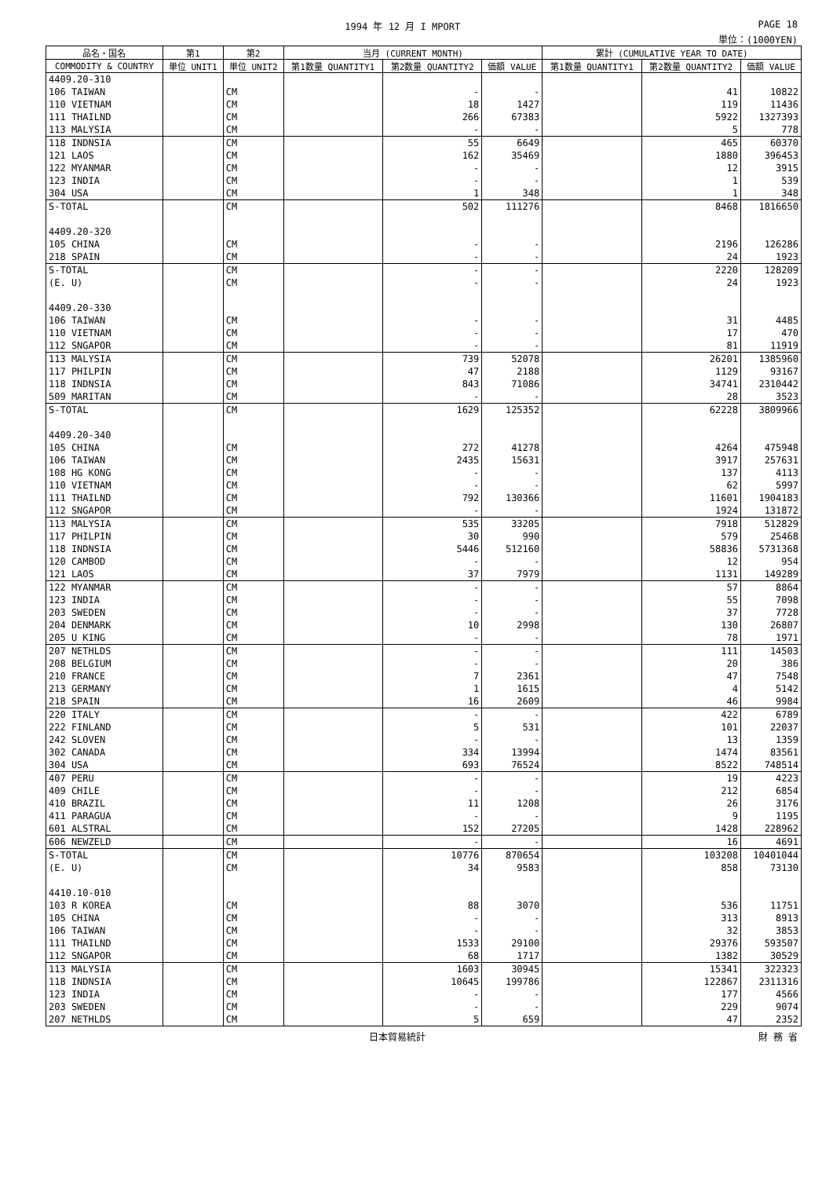1994 年 12 月 I MPORT PAGE 18
単位：(1000YEN)
| 品名・国名 | 第1 | 第2 | 当月 (CURRENT MONTH) | | | 累計 (CUMULATIVE YEAR TO DATE) | | |
| --- | --- | --- | --- | --- | --- | --- | --- | --- |
| COMMODITY & COUNTRY | 単位 UNIT1 | 単位 UNIT2 | 第1数量 QUANTITY1 | 第2数量 QUANTITY2 | 価額 VALUE | 第1数量 QUANTITY1 | 第2数量 QUANTITY2 | 価額 VALUE |
| 4409.20-310 | | | | | | | | |
| 106 TAIWAN | | CM | | - | - | | 41 | 10822 |
| 110 VIETNAM | | CM | | 18 | 1427 | | 119 | 11436 |
| 111 THAILND | | CM | | 266 | 67383 | | 5922 | 1327393 |
| 113 MALYSIA | | CM | | - | - | | 5 | 778 |
| 118 INDNSIA | | CM | | 55 | 6649 | | 465 | 60370 |
| 121 LAOS | | CM | | 162 | 35469 | | 1880 | 396453 |
| 122 MYANMAR | | CM | | - | - | | 12 | 3915 |
| 123 INDIA | | CM | | - | - | | 1 | 539 |
| 304 USA | | CM | | 1 | 348 | | 1 | 348 |
| S-TOTAL | | CM | | 502 | 111276 | | 8468 | 1816650 |
| 4409.20-320 | | | | | | | | |
| 105 CHINA | | CM | | - | - | | 2196 | 126286 |
| 218 SPAIN | | CM | | - | - | | 24 | 1923 |
| S-TOTAL | | CM | | - | - | | 2220 | 128209 |
| (E. U) | | CM | | - | - | | 24 | 1923 |
| 4409.20-330 | | | | | | | | |
| 106 TAIWAN | | CM | | - | - | | 31 | 4485 |
| 110 VIETNAM | | CM | | - | - | | 17 | 470 |
| 112 SNGAPOR | | CM | | - | - | | 81 | 11919 |
| 113 MALYSIA | | CM | | 739 | 52078 | | 26201 | 1385960 |
| 117 PHILPIN | | CM | | 47 | 2188 | | 1129 | 93167 |
| 118 INDNSIA | | CM | | 843 | 71086 | | 34741 | 2310442 |
| 509 MARITAN | | CM | | - | - | | 28 | 3523 |
| S-TOTAL | | CM | | 1629 | 125352 | | 62228 | 3809966 |
| 4409.20-340 | | | | | | | | |
| 105 CHINA | | CM | | 272 | 41278 | | 4264 | 475948 |
| 106 TAIWAN | | CM | | 2435 | 15631 | | 3917 | 257631 |
| 108 HG KONG | | CM | | - | - | | 137 | 4113 |
| 110 VIETNAM | | CM | | - | - | | 62 | 5997 |
| 111 THAILND | | CM | | 792 | 130366 | | 11601 | 1904183 |
| 112 SNGAPOR | | CM | | - | - | | 1924 | 131872 |
| 113 MALYSIA | | CM | | 535 | 33205 | | 7918 | 512829 |
| 117 PHILPIN | | CM | | 30 | 990 | | 579 | 25468 |
| 118 INDNSIA | | CM | | 5446 | 512160 | | 58836 | 5731368 |
| 120 CAMBOD | | CM | | - | - | | 12 | 954 |
| 121 LAOS | | CM | | 37 | 7979 | | 1131 | 149289 |
| 122 MYANMAR | | CM | | - | - | | 57 | 8864 |
| 123 INDIA | | CM | | - | - | | 55 | 7098 |
| 203 SWEDEN | | CM | | - | - | | 37 | 7728 |
| 204 DENMARK | | CM | | 10 | 2998 | | 130 | 26807 |
| 205 U KING | | CM | | - | - | | 78 | 1971 |
| 207 NETHLDS | | CM | | - | - | | 111 | 14503 |
| 208 BELGIUM | | CM | | - | - | | 20 | 386 |
| 210 FRANCE | | CM | | 7 | 2361 | | 47 | 7548 |
| 213 GERMANY | | CM | | 1 | 1615 | | 4 | 5142 |
| 218 SPAIN | | CM | | 16 | 2609 | | 46 | 9984 |
| 220 ITALY | | CM | | - | - | | 422 | 6789 |
| 222 FINLAND | | CM | | 5 | 531 | | 101 | 22037 |
| 242 SLOVEN | | CM | | - | - | | 13 | 1359 |
| 302 CANADA | | CM | | 334 | 13994 | | 1474 | 83561 |
| 304 USA | | CM | | 693 | 76524 | | 8522 | 748514 |
| 407 PERU | | CM | | - | - | | 19 | 4223 |
| 409 CHILE | | CM | | - | - | | 212 | 6854 |
| 410 BRAZIL | | CM | | 11 | 1208 | | 26 | 3176 |
| 411 PARAGUA | | CM | | - | - | | 9 | 1195 |
| 601 ALSTRAL | | CM | | 152 | 27205 | | 1428 | 228962 |
| 606 NEWZELD | | CM | | - | - | | 16 | 4691 |
| S-TOTAL | | CM | | 10776 | 870654 | | 103208 | 10401044 |
| (E. U) | | CM | | 34 | 9583 | | 858 | 73130 |
| 4410.10-010 | | | | | | | | |
| 103 R KOREA | | CM | | 88 | 3070 | | 536 | 11751 |
| 105 CHINA | | CM | | - | - | | 313 | 8913 |
| 106 TAIWAN | | CM | | - | - | | 32 | 3853 |
| 111 THAILND | | CM | | 1533 | 29100 | | 29376 | 593507 |
| 112 SNGAPOR | | CM | | 68 | 1717 | | 1382 | 30529 |
| 113 MALYSIA | | CM | | 1603 | 30945 | | 15341 | 322323 |
| 118 INDNSIA | | CM | | 10645 | 199786 | | 122867 | 2311316 |
| 123 INDIA | | CM | | - | - | | 177 | 4566 |
| 203 SWEDEN | | CM | | - | - | | 229 | 9074 |
| 207 NETHLDS | | CM | | 5 | 659 | | 47 | 2352 |
日本貿易統計 財 務 省